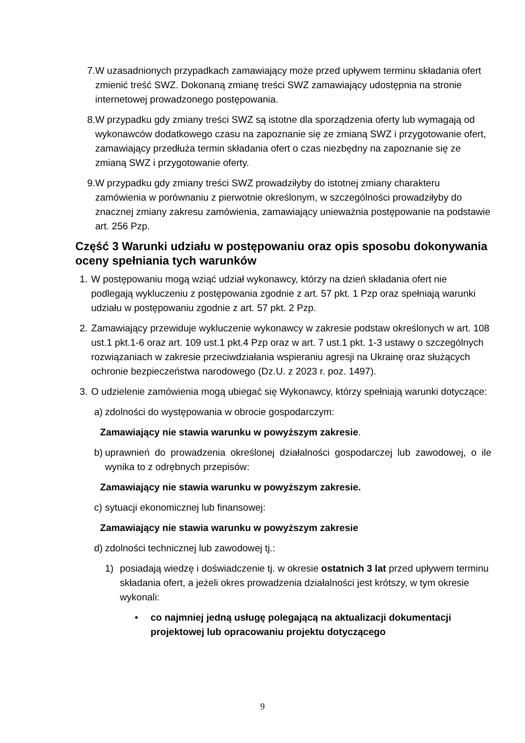7. W uzasadnionych przypadkach zamawiający może przed upływem terminu składania ofert zmienić treść SWZ. Dokonaną zmianę treści SWZ zamawiający udostępnia na stronie internetowej prowadzonego postępowania.
8. W przypadku gdy zmiany treści SWZ są istotne dla sporządzenia oferty lub wymagają od wykonawców dodatkowego czasu na zapoznanie się ze zmianą SWZ i przygotowanie ofert, zamawiający przedłuża termin składania ofert o czas niezbędny na zapoznanie się ze zmianą SWZ i przygotowanie oferty.
9. W przypadku gdy zmiany treści SWZ prowadziłyby do istotnej zmiany charakteru zamówienia w porównaniu z pierwotnie określonym, w szczególności prowadziłyby do znacznej zmiany zakresu zamówienia, zamawiający unieważnia postępowanie na podstawie art. 256 Pzp.
Część 3 Warunki udziału w postępowaniu oraz opis sposobu dokonywania oceny spełniania tych warunków
1. W postępowaniu mogą wziąć udział wykonawcy, którzy na dzień składania ofert nie podlegają wykluczeniu z postępowania zgodnie z art. 57 pkt. 1 Pzp oraz spełniają warunki udziału w postępowaniu zgodnie z art. 57 pkt. 2 Pzp.
2. Zamawiający przewiduje wykluczenie wykonawcy w zakresie podstaw określonych w art. 108 ust.1 pkt.1-6 oraz art. 109 ust.1 pkt.4 Pzp oraz w art. 7 ust.1 pkt. 1-3 ustawy o szczególnych rozwiązaniach w zakresie przeciwdziałania wspieraniu agresji na Ukrainę oraz służących ochronie bezpieczeństwa narodowego (Dz.U. z 2023 r. poz. 1497).
3. O udzielenie zamówienia mogą ubiegać się Wykonawcy, którzy spełniają warunki dotyczące:
a)
zdolności do występowania w obrocie gospodarczym:
Zamawiający nie stawia warunku w powyższym zakresie.
b)
uprawnień do prowadzenia określonej działalności gospodarczej lub zawodowej, o ile wynika to z odrębnych przepisów:
Zamawiający nie stawia warunku w powyższym zakresie.
c)
sytuacji ekonomicznej lub finansowej:
Zamawiający nie stawia warunku w powyższym zakresie
d)
zdolności technicznej lub zawodowej tj.:
1) posiadają wiedzę i doświadczenie tj. w okresie ostatnich 3 lat przed upływem terminu składania ofert, a jeżeli okres prowadzenia działalności jest krótszy, w tym okresie wykonali:
• co najmniej jedną usługę polegającą na aktualizacji dokumentacji projektowej lub opracowaniu projektu dotyczącego
9